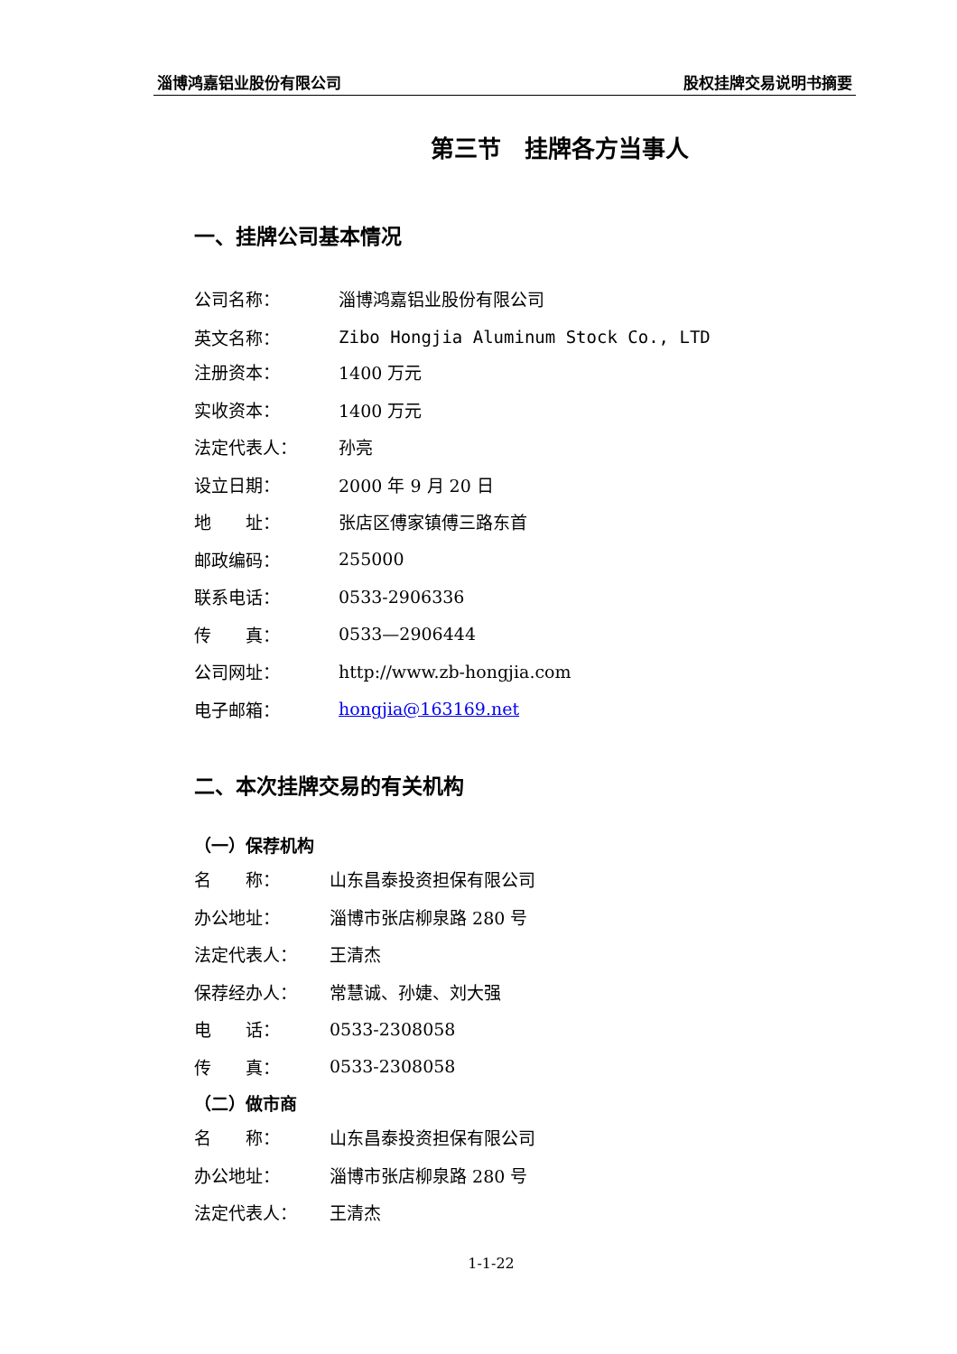淄博鸿嘉铝业股份有限公司 股权挂牌交易说明书摘要
第三节　挂牌各方当事人
一、挂牌公司基本情况
公司名称： 淄博鸿嘉铝业股份有限公司
英文名称： Zibo Hongjia Aluminum Stock Co., LTD
注册资本： 1400 万元
实收资本： 1400 万元
法定代表人： 孙亮
设立日期： 2000 年 9 月 20 日
地　　址： 张店区傅家镇傅三路东首
邮政编码： 255000
联系电话： 0533-2906336
传　　真： 0533—2906444
公司网址： http://www.zb-hongjia.com
电子邮箱： hongjia@163169.net
二、本次挂牌交易的有关机构
（一）保荐机构
名　　称： 山东昌泰投资担保有限公司
办公地址： 淄博市张店柳泉路 280 号
法定代表人： 王清杰
保荐经办人： 常慧诚、孙婕、刘大强
电　　话： 0533-2308058
传　　真： 0533-2308058
（二）做市商
名　　称： 山东昌泰投资担保有限公司
办公地址： 淄博市张店柳泉路 280 号
法定代表人： 王清杰
1-1-22